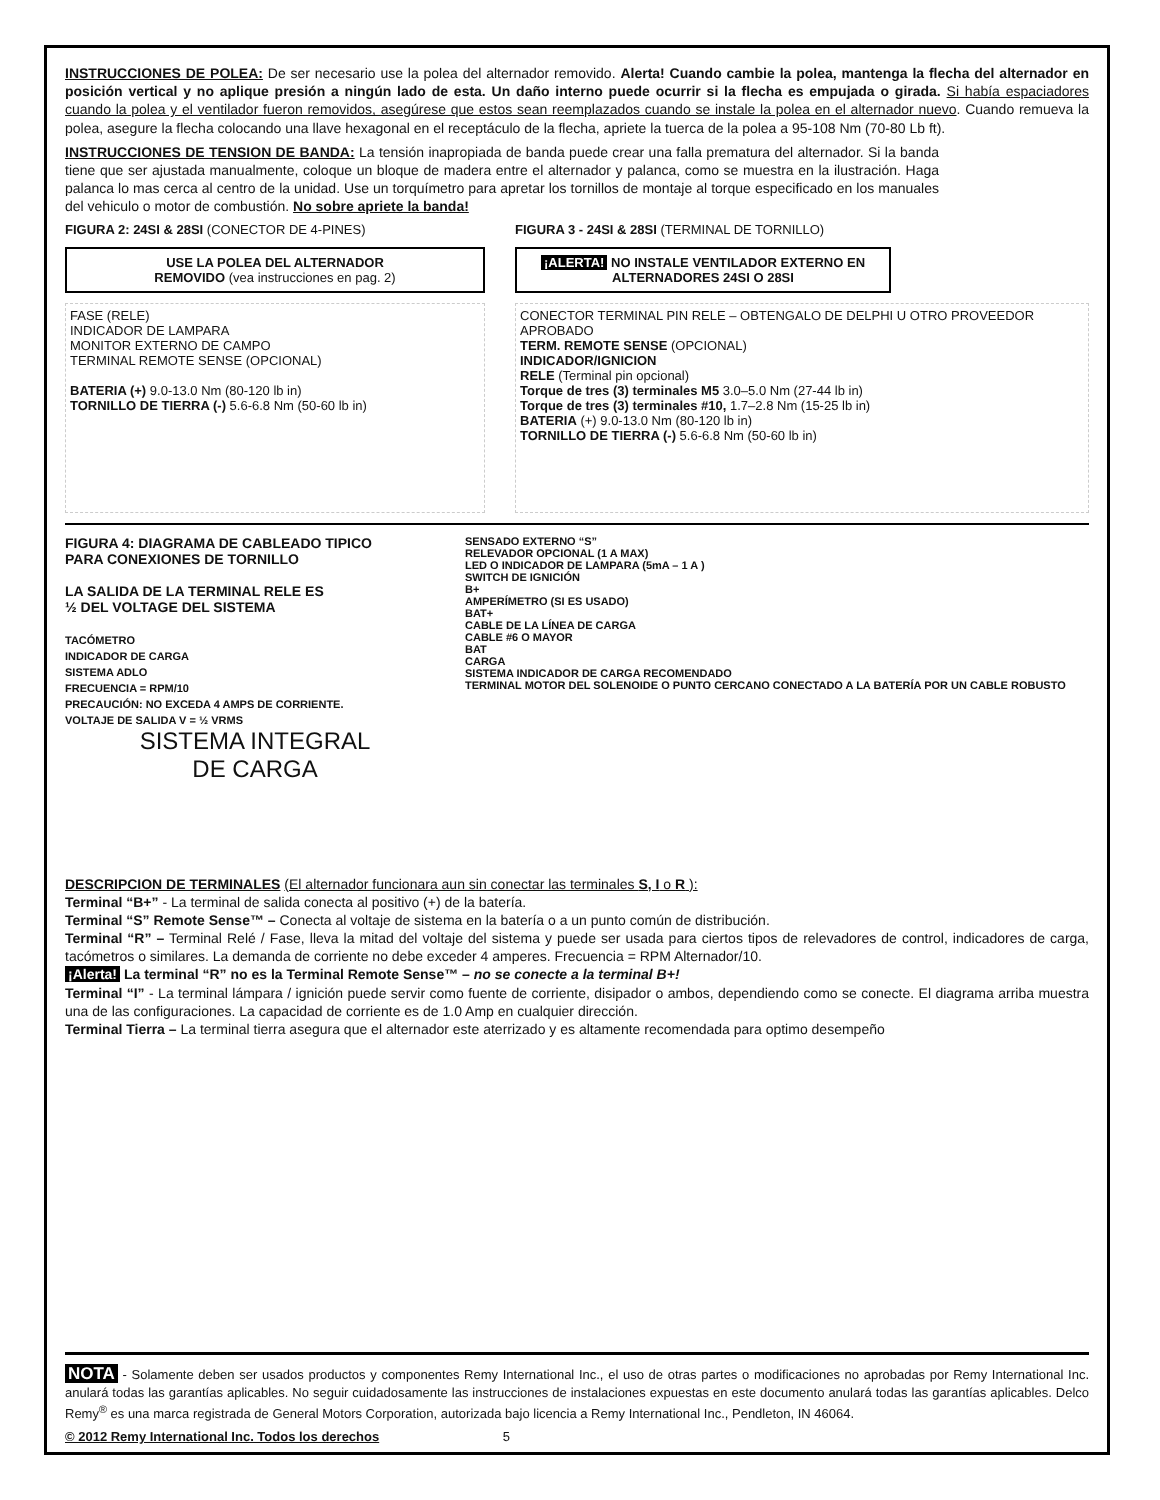INSTRUCCIONES DE POLEA: De ser necesario use la polea del alternador removido. Alerta! Cuando cambie la polea, mantenga la flecha del alternador en posición vertical y no aplique presión a ningún lado de esta. Un daño interno puede ocurrir si la flecha es empujada o girada. Si había espaciadores cuando la polea y el ventilador fueron removidos, asegúrese que estos sean reemplazados cuando se instale la polea en el alternador nuevo. Cuando remueva la polea, asegure la flecha colocando una llave hexagonal en el receptáculo de la flecha, apriete la tuerca de la polea a 95-108 Nm (70-80 Lb ft).
INSTRUCCIONES DE TENSION DE BANDA: La tensión inapropiada de banda puede crear una falla prematura del alternador. Si la banda tiene que ser ajustada manualmente, coloque un bloque de madera entre el alternador y palanca, como se muestra en la ilustración. Haga palanca lo mas cerca al centro de la unidad. Use un torquímetro para apretar los tornillos de montaje al torque especificado en los manuales del vehiculo o motor de combustión. No sobre apriete la banda!
FIGURA 2: 24SI & 28SI (CONECTOR DE 4-PINES)
USE LA POLEA DEL ALTERNADOR
REMOVIDO (vea instrucciones en pag. 2)
FASE (RELE)
INDICADOR DE LAMPARA
MONITOR EXTERNO DE CAMPO
TERMINAL REMOTE SENSE (OPCIONAL)
BATERIA (+) 9.0-13.0 Nm (80-120 lb in)
TORNILLO DE TIERRA (-) 5.6-6.8 Nm (50-60 lb in)
FIGURA 3 - 24SI & 28SI (TERMINAL DE TORNILLO)
¡ALERTA! NO INSTALE VENTILADOR EXTERNO EN ALTERNADORES 24SI O 28SI
CONECTOR TERMINAL PIN RELE – OBTENGALO DE DELPHI U OTRO PROVEEDOR APROBADO
TERM. REMOTE SENSE (OPCIONAL)
INDICADOR/IGNICION
RELE (Terminal pin opcional)
Torque de tres (3) terminales M5 3.0–5.0 Nm (27-44 lb in)
Torque de tres (3) terminales #10, 1.7–2.8 Nm (15-25 lb in)
BATERIA (+) 9.0-13.0 Nm (80-120 lb in)
TORNILLO DE TIERRA (-) 5.6-6.8 Nm (50-60 lb in)
FIGURA 4: DIAGRAMA DE CABLEADO TIPICO
PARA CONEXIONES DE TORNILLO
LA SALIDA DE LA TERMINAL RELE ES
½ DEL VOLTAGE DEL SISTEMA
TACÓMETRO
INDICADOR DE CARGA
SISTEMA ADLO
FRECUENCIA = RPM/10
PRECAUCIÓN: NO EXCEDA 4 AMPS DE CORRIENTE.
VOLTAJE DE SALIDA V = ½ VRMS
SISTEMA INTEGRAL
DE CARGA
SENSADO EXTERNO “S”
RELEVADOR OPCIONAL (1 A MAX)
LED O INDICADOR DE LAMPARA (5mA – 1 A )
SWITCH DE IGNICIÓN
B+
AMPERÍMETRO (SI ES USADO)
BAT+
CABLE DE LA LÍNEA DE CARGA
CABLE #6 O MAYOR
BAT
CARGA
SISTEMA INDICADOR DE CARGA RECOMENDADO
TERMINAL MOTOR DEL SOLENOIDE O PUNTO CERCANO CONECTADO A LA BATERÍA POR UN CABLE ROBUSTO
DESCRIPCION DE TERMINALES (El alternador funcionara aun sin conectar las terminales S, I o R ):
Terminal “B+” - La terminal de salida conecta al positivo (+) de la batería.
Terminal “S” Remote Sense™ – Conecta al voltaje de sistema en la batería o a un punto común de distribución.
Terminal “R” – Terminal Relé / Fase, lleva la mitad del voltaje del sistema y puede ser usada para ciertos tipos de relevadores de control, indicadores de carga, tacómetros o similares. La demanda de corriente no debe exceder 4 amperes. Frecuencia = RPM Alternador/10.
¡Alerta! La terminal “R” no es la Terminal Remote Sense™ – no se conecte a la terminal B+!
Terminal “I” - La terminal lámpara / ignición puede servir como fuente de corriente, disipador o ambos, dependiendo como se conecte. El diagrama arriba muestra una de las configuraciones. La capacidad de corriente es de 1.0 Amp en cualquier dirección.
Terminal Tierra – La terminal tierra asegura que el alternador este aterrizado y es altamente recomendada para optimo desempeño
NOTA - Solamente deben ser usados productos y componentes Remy International Inc., el uso de otras partes o modificaciones no aprobadas por Remy International Inc. anulará todas las garantías aplicables. No seguir cuidadosamente las instrucciones de instalaciones expuestas en este documento anulará todas las garantías aplicables. Delco Remy<sup>®</sup> es una marca registrada de General Motors Corporation, autorizada bajo licencia a Remy International Inc., Pendleton, IN 46064.
© 2012 Remy International Inc. Todos los derechos 5